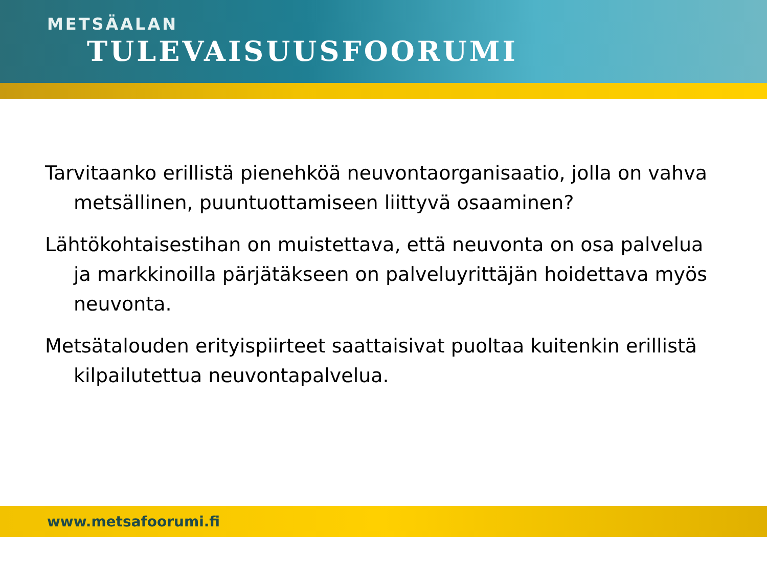METSÄALAN
TULEVAISUUSFOORUMI
Tarvitaanko erillistä pienehköä neuvontaorganisaatio, jolla on vahva metsällinen, puuntuottamiseen liittyvä osaaminen?
Lähtökohtaisestihan on muistettava, että neuvonta on osa palvelua ja markkinoilla pärjätäkseen on palveluyrittäjän hoidettava myös neuvonta.
Metsätalouden erityispiirteet saattaisivat puoltaa kuitenkin erillistä kilpailutettua neuvontapalvelua.
www.metsafoorumi.fi